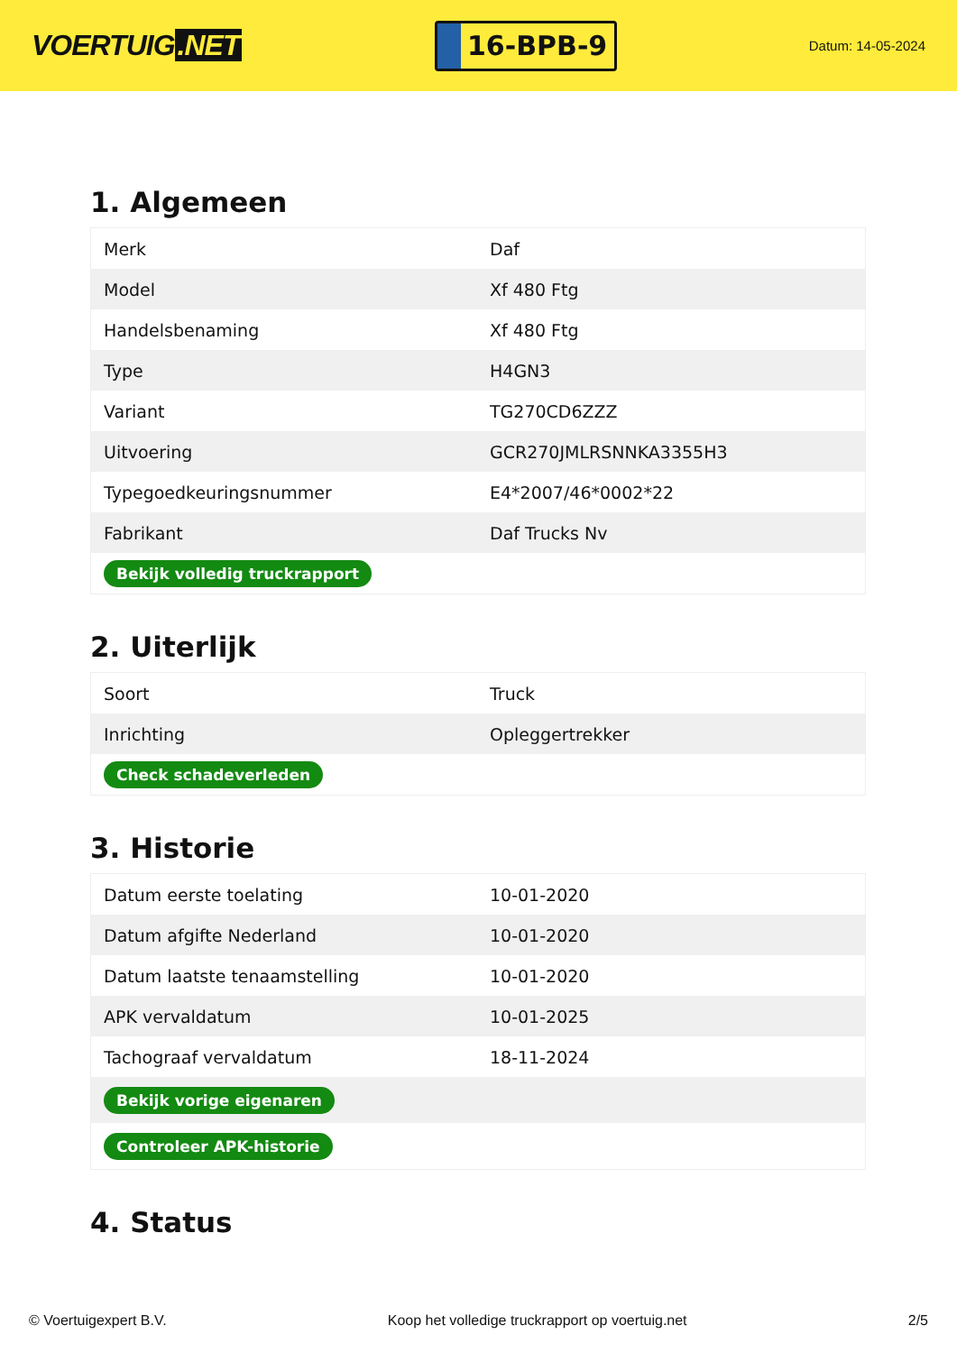VOERTUIG.NET
16-BPB-9
Datum: 14-05-2024
1. Algemeen
| Merk | Daf |
| Model | Xf 480 Ftg |
| Handelsbenaming | Xf 480 Ftg |
| Type | H4GN3 |
| Variant | TG270CD6ZZZ |
| Uitvoering | GCR270JMLRSNNKA3355H3 |
| Typegoedkeuringsnummer | E4*2007/46*0002*22 |
| Fabrikant | Daf Trucks Nv |
| Bekijk volledig truckrapport | |
2. Uiterlijk
| Soort | Truck |
| Inrichting | Opleggertrekker |
| Check schadeverleden | |
3. Historie
| Datum eerste toelating | 10-01-2020 |
| Datum afgifte Nederland | 10-01-2020 |
| Datum laatste tenaamstelling | 10-01-2020 |
| APK vervaldatum | 10-01-2025 |
| Tachograaf vervaldatum | 18-11-2024 |
| Bekijk vorige eigenaren | |
| Controleer APK-historie | |
4. Status
© Voertuigexpert B.V. Koop het volledige truckrapport op voertuig.net 2/5